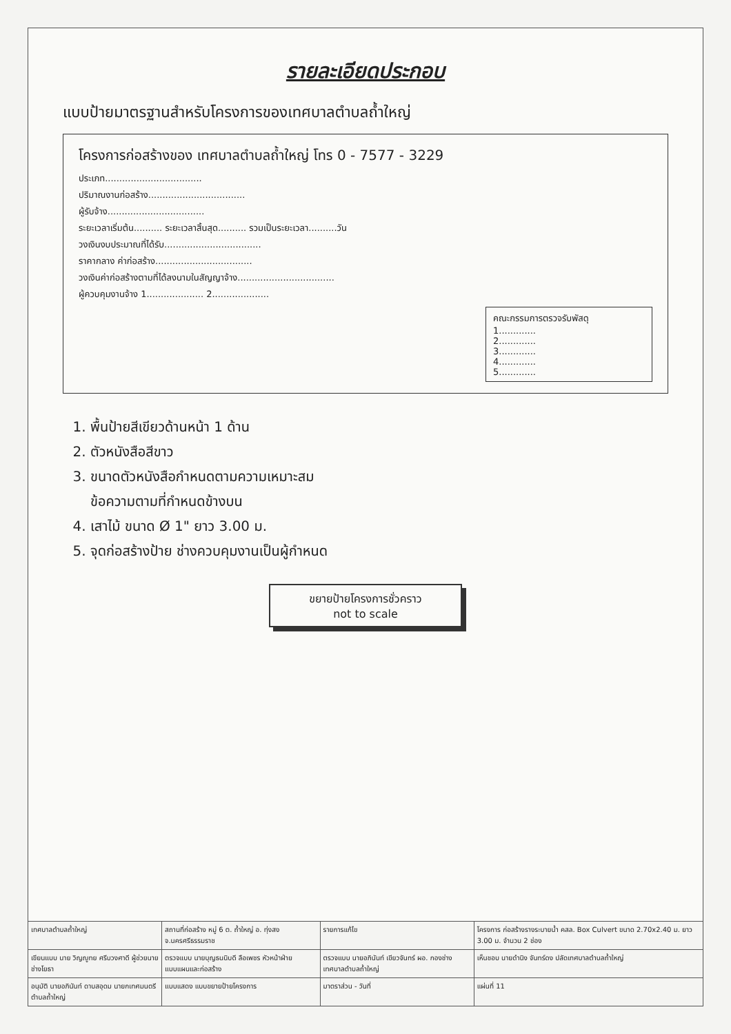รายละเอียดประกอบ
แบบป้ายมาตรฐานสำหรับโครงการของเทศบาลตำบลถ้ำใหญ่
โครงการก่อสร้างของ เทศบาลตำบลถ้ำใหญ่ โทร 0 - 7577 - 3229
ประเภท..................................
ปริมาณงานก่อสร้าง..................................
ผู้รับจ้าง..................................
ระยะเวลาเริ่มต้น.......... ระยะเวลาสิ้นสุด.......... รวมเป็นระยะเวลา..........วัน
วงเงินงบประมาณที่ได้รับ..................................
ราคากลาง ค่าก่อสร้าง..................................
วงเงินค่าก่อสร้างตามที่ได้ลงนามในสัญญาจ้าง..................................
ผู้ควบคุมงานจ้าง 1.................... 2....................
คณะกรรมการตรวจรับพัสดุ
1.............
2.............
3.............
4.............
5.............
1. พื้นป้ายสีเขียวด้านหน้า 1 ด้าน
2. ตัวหนังสือสีขาว
3. ขนาดตัวหนังสือกำหนดตามความเหมาะสม
ข้อความตามที่กำหนดข้างบน
4. เสาไม้ ขนาด Ø 1" ยาว 3.00 ม.
5. จุดก่อสร้างป้าย ช่างควบคุมงานเป็นผู้กำหนด
ขยายป้ายโครงการชั่วคราว
not to scale
| เทศบาลตำบลถ้ำใหญ่ | สถานที่ก่อสร้าง หมู่ 6 ต. ถ้ำใหญ่ อ. ทุ่งสง จ.นครศรีธรรมราช | รายการแก้ไข | โครงการ ก่อสร้างรางระบายน้ำ คสล. Box Culvert ขนาด 2.70x2.40 ม. ยาว 3.00 ม. จำนวน 2 ช่อง |
| เขียนแบบ นาย วิญญูทย ศรีบวงศาดี ผู้ช่วยนายช่างโยธา | ตรวจแบบ นายบุญธนนิบดี ลือเพชร หัวหน้าฝ่ายแบบแผนและก่อสร้าง | ตรวจแบบ นายอภินันท์ เขียวจันทร์ ผอ. กองช่างเทศบาลตำบลถ้ำใหญ่ | เห็นชอบ นายดำนิง จันทร์ดง ปลัดเทศบาลตำบลถ้ำใหญ่ |
| อนุมัติ นายอภินันท์ ดาบสอุดม นายกเทศมนตรีตำบลถ้ำใหญ่ | แบบแสดง แบบขยายป้ายโครงการ | มาตราส่วน - วันที่ | แผ่นที่ 11 |